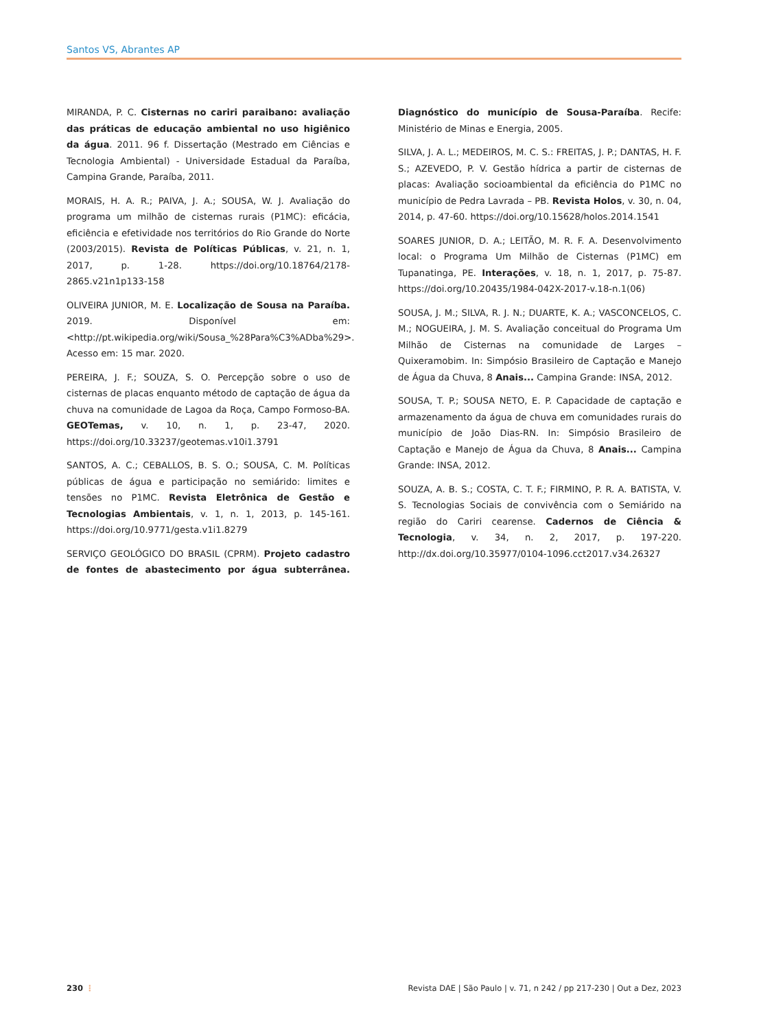Santos VS, Abrantes AP
MIRANDA, P. C. Cisternas no cariri paraibano: avaliação das práticas de educação ambiental no uso higiênico da água. 2011. 96 f. Dissertação (Mestrado em Ciências e Tecnologia Ambiental) - Universidade Estadual da Paraíba, Campina Grande, Paraíba, 2011.
MORAIS, H. A. R.; PAIVA, J. A.; SOUSA, W. J. Avaliação do programa um milhão de cisternas rurais (P1MC): eficácia, eficiência e efetividade nos territórios do Rio Grande do Norte (2003/2015). Revista de Políticas Públicas, v. 21, n. 1, 2017, p. 1-28. https://doi.org/10.18764/2178-2865.v21n1p133-158
OLIVEIRA JUNIOR, M. E. Localização de Sousa na Paraíba. 2019. Disponível em: <http://pt.wikipedia.org/wiki/Sousa_%28Para%C3%ADba%29>. Acesso em: 15 mar. 2020.
PEREIRA, J. F.; SOUZA, S. O. Percepção sobre o uso de cisternas de placas enquanto método de captação de água da chuva na comunidade de Lagoa da Roça, Campo Formoso-BA. GEOTemas, v. 10, n. 1, p. 23-47, 2020. https://doi.org/10.33237/geotemas.v10i1.3791
SANTOS, A. C.; CEBALLOS, B. S. O.; SOUSA, C. M. Políticas públicas de água e participação no semiárido: limites e tensões no P1MC. Revista Eletrônica de Gestão e Tecnologias Ambientais, v. 1, n. 1, 2013, p. 145-161. https://doi.org/10.9771/gesta.v1i1.8279
SERVIÇO GEOLÓGICO DO BRASIL (CPRM). Projeto cadastro de fontes de abastecimento por água subterrânea. Diagnóstico do município de Sousa-Paraíba. Recife: Ministério de Minas e Energia, 2005.
SILVA, J. A. L.; MEDEIROS, M. C. S.: FREITAS, J. P.; DANTAS, H. F. S.; AZEVEDO, P. V. Gestão hídrica a partir de cisternas de placas: Avaliação socioambiental da eficiência do P1MC no município de Pedra Lavrada – PB. Revista Holos, v. 30, n. 04, 2014, p. 47-60. https://doi.org/10.15628/holos.2014.1541
SOARES JUNIOR, D. A.; LEITÃO, M. R. F. A. Desenvolvimento local: o Programa Um Milhão de Cisternas (P1MC) em Tupanatinga, PE. Interações, v. 18, n. 1, 2017, p. 75-87. https://doi.org/10.20435/1984-042X-2017-v.18-n.1(06)
SOUSA, J. M.; SILVA, R. J. N.; DUARTE, K. A.; VASCONCELOS, C. M.; NOGUEIRA, J. M. S. Avaliação conceitual do Programa Um Milhão de Cisternas na comunidade de Larges – Quixeramobim. In: Simpósio Brasileiro de Captação e Manejo de Água da Chuva, 8 Anais... Campina Grande: INSA, 2012.
SOUSA, T. P.; SOUSA NETO, E. P. Capacidade de captação e armazenamento da água de chuva em comunidades rurais do município de João Dias-RN. In: Simpósio Brasileiro de Captação e Manejo de Água da Chuva, 8 Anais... Campina Grande: INSA, 2012.
SOUZA, A. B. S.; COSTA, C. T. F.; FIRMINO, P. R. A. BATISTA, V. S. Tecnologias Sociais de convivência com o Semiárido na região do Cariri cearense. Cadernos de Ciência & Tecnologia, v. 34, n. 2, 2017, p. 197-220. http://dx.doi.org/10.35977/0104-1096.cct2017.v34.26327
230 ⋮ Revista DAE | São Paulo | v. 71, n 242 / pp 217-230 | Out a Dez, 2023